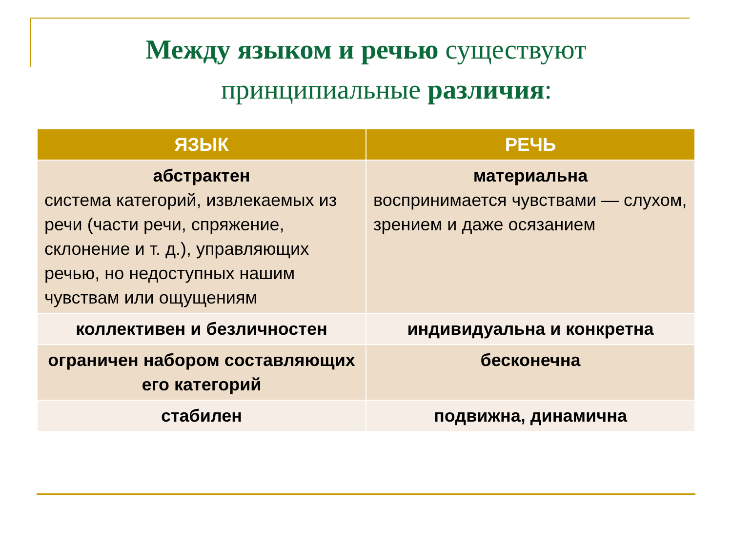Между языком и речью существуют
принципиальные различия:
| ЯЗЫК | РЕЧЬ |
| --- | --- |
| абстрактен система категорий, извлекаемых из речи (части речи, спряжение, склонение и т. д.), управляющих речью, но недоступных нашим чувствам или ощущениям | материальна воспринимается чувствами — слухом, зрением и даже осязанием |
| коллективен и безличностен | индивидуальна и конкретна |
| ограничен набором составляющих его категорий | бесконечна |
| стабилен | подвижна, динамична |